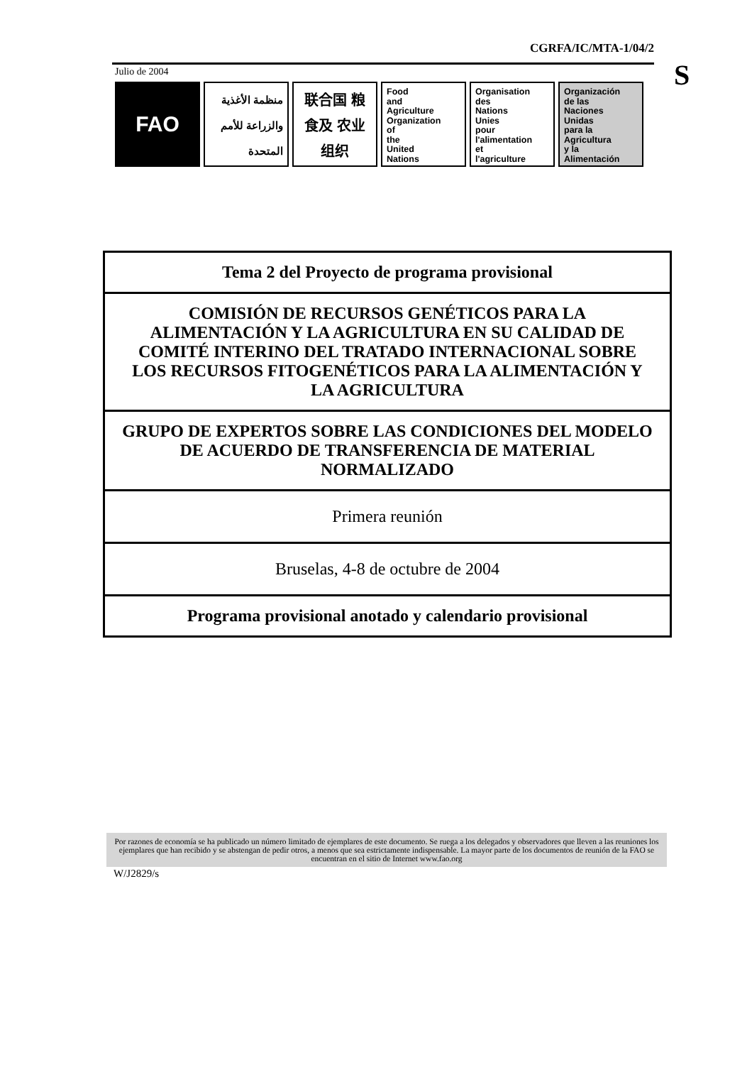CGRFA/IC/MTA-1/04/2
S
Julio de 2004
FAO منظمة الأغذية والزراعة للأمم المتحدة
联合国 粮食及 农业组织
Food
and
Agriculture
Organization
of
the
United
Nations
Organisation
des
Nations
Unies
pour
l'alimentation
et
l'agriculture
Organización
de las
Naciones
Unidas
para la
Agricultura
y la
Alimentación
| Tema 2 del Proyecto de programa provisional |
| COMISIÓN DE RECURSOS GENÉTICOS PARA LA ALIMENTACIÓN Y LA AGRICULTURA EN SU CALIDAD DE COMITÉ INTERINO DEL TRATADO INTERNACIONAL SOBRE LOS RECURSOS FITOGENÉTICOS PARA LA ALIMENTACIÓN Y LA AGRICULTURA |
| GRUPO DE EXPERTOS SOBRE LAS CONDICIONES DEL MODELO DE ACUERDO DE TRANSFERENCIA DE MATERIAL NORMALIZADO |
| Primera reunión |
| Bruselas, 4-8 de octubre de 2004 |
| Programa provisional anotado y calendario provisional |
Por razones de economía se ha publicado un número limitado de ejemplares de este documento. Se ruega a los delegados y observadores que lleven a las reuniones los ejemplares que han recibido y se abstengan de pedir otros, a menos que sea estrictamente indispensable. La mayor parte de los documentos de reunión de la FAO se encuentran en el sitio de Internet www.fao.org
W/J2829/s